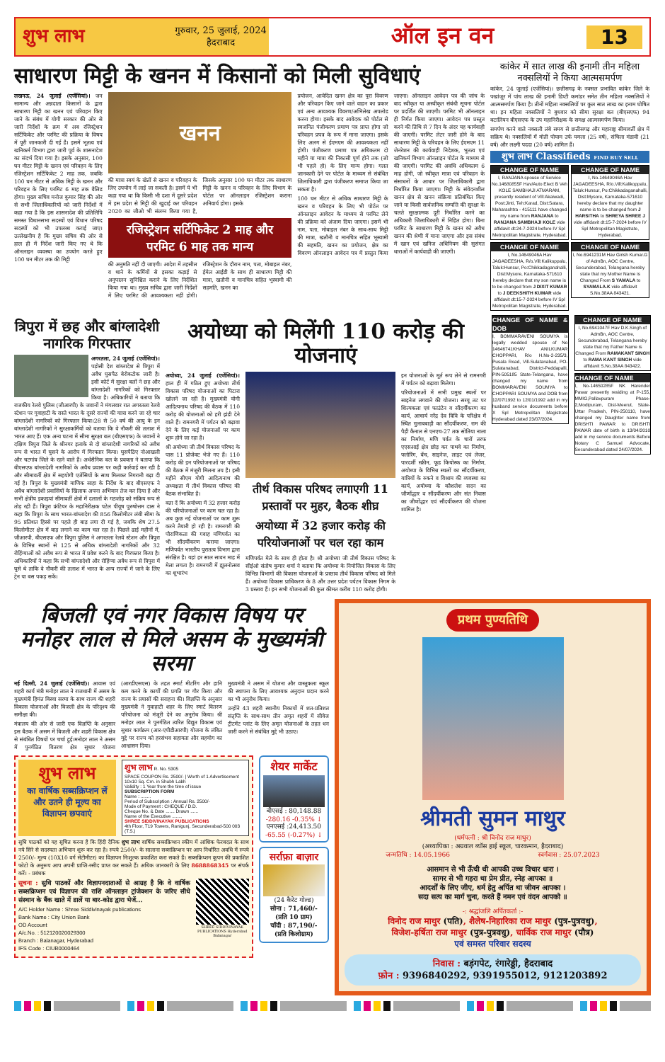शुभ लाभ
गुरुवार, 25 जुलाई, 2024
हैदराबाद
ऑल इन वन 13
साधारण मिट्टी के खनन में किसानों को मिली सुविधाएं
लखनऊ, 24 जुलाई (एजेंसियां)। जन सामान्य और अन्नदाता किसानों के द्वारा साधारण मिट्टी का खनन एवं परिवहन किए जाने के संबंध में योगी सरकार की ओर से जारी निर्देशों के क्रम में अब रजिस्ट्रेशन सर्टिफिकेट और परमिट की प्रक्रिया के विषय में पूरी जानकारी दी गई है। इसमें भूतत्व एवं खनिकर्म विभाग द्वारा जारी पूर्व के शासनादेश का संदर्भ दिया गया है। इसके अनुसार, 100 घन मीटर मिट्टी के खनन एवं परिवहन के लिए रजिस्ट्रेशन सर्टिफिकेट 2 माह तक, जबकि 100 घन मीटर से अधिक मिट्टी के खनन और परिवहन के लिए परमिट 6 माह तक वैलिड होगा। मुख्य सचिव मनोज कुमार सिंह की ओर से सभी जिलाधिकारियों को जारी निर्देशों में कहा गया है कि इस शासनादेश की प्रतिलिपि समस्त विधानसभा सदस्यों एवं विधान परिषद सदस्यों को भी उपलब्ध कराई जाए। उल्लेखनीय है कि मुख्य सचिव की ओर से हाल ही में निर्देश जारी किए गए थे कि ऑनलाइन व्यवस्था का उपयोग करते हुए 100 घन मीटर तक की मिट्टी
खनन
की मात्रा स्वयं के खेतों से खनन व परिवहन के लिए उपयोग में लाई जा सकती है। इसमें ये भी कहा गया था कि किसी भी दशा में दूसरे प्रदेश में इस प्रदेश से मिट्टी की खुदाई कर परिवहन 2020 का जीओ भी संलग्न किया गया है, जिसके अनुसार 100 घन मीटर तक साधारण मिट्टी के खनन व परिवहन के लिए विभाग के पोर्टल पर ऑनलाइन रजिस्ट्रेशन कराना अनिवार्य होगा। इसके
रजिस्ट्रेशन सर्टिफिकेट 2 माह और परमिट 6 माह तक मान्य
की अनुमति नहीं दी जाएगी। आदेश में तहसील व थाने के कर्मियों से इसका कड़ाई से अनुपालन सुनिश्चित कराने के लिए निर्देशित किया गया था। मुख्य सचिव द्वारा जारी निर्देशों में लिए परमिट की आवश्यकता नहीं होगी। रजिस्ट्रेशन के दौरान नाम, पता, मोबाइल नंबर, ईमेल आईडी के साथ ही साधारण मिट्टी की मात्रा, खतौनी व मानचित्र सहित भूस्वामी की सहमति, खनन का
प्रयोजन, आवेदित खनन क्षेत्र का पूरा विवरण और परिवहन किए जाने वाले वाहन का प्रकार एवं अन्य आवश्यक विवरण/अभिलेख अपलोड करना होगा। इसके बाद आवेदक को पोर्टल से स्वजनित पंजीकरण प्रमाण पत्र प्राप्त होगा जो परिवहन प्रपत्र के रूप में माना जाएगा। इसके लिए अलग से ईएमएम की आवश्यकता नहीं होगी। पंजीकरण प्रमाण पत्र अधिकतम दो महीने या मात्रा की निकासी पूर्ण होने तक (जो भी पहले हो) के लिए मान्य होगा। गलत जानकारी देने पर पोर्टल के माध्यम से संबंधित जिलाधिकारी द्वारा पंजीकरण समाप्त किया जा सकता है।
100 घन मीटर से अधिक साधारण मिट्टी के खनन व परिवहन के लिए भी पोर्टल पर ऑनलाइन आवेदन के माध्यम से परमिट लेने की प्रक्रिया को अंजाम दिया जाएगा। इसमें भी नाम, पता, मोबाइल नंबर के साथ-साथ मिट्टी की मात्रा, खतौनी व मानचित्र सहित भूस्वामी की सहमति, खनन का प्रयोजन, क्षेत्र का विवरण ऑनलाइन आवेदन पत्र में प्रस्तुत किया जाएगा। ऑनलाइन आवेदन पत्र की जांच के बाद स्वीकृत या अस्वीकृत संबंधी सूचना पोर्टल पर प्रदर्शित की जाएगी। परमिट भी ऑनलाइन ही निर्गत किया जाएगा। आवेदन पत्र प्रस्तुत करने की तिथि से 7 दिन के अंदर यह कार्यवाही की जाएगी। परमिट लेटर जारी होने के बाद साधारण मिट्टी के परिवहन के लिए ईएमएम 11 जेनरेशन की कार्यवाही निदेशक, भूतत्व एवं खनिकर्म विभाग ऑनलाइन पोर्टल के माध्यम से की जाएगी। परमिट की अवधि अधिकतम 6 माह होगी, जो स्वीकृत मात्रा एवं परिवहन के संसाधनों के आधार पर जिलाधिकारी द्वारा निर्धारित किया जाएगा। मिट्टी के संवेदनशील खनन क्षेत्र से खनन संक्रिया प्रतिबंधित किए जाने या किसी सार्वजनिक सम्पत्ति की सुरक्षा के चलते सुरक्षात्मक दूरी निर्धारित करने का अधिकारी जिलाधिकारी में निहित होगा। बिना परमिट के साधारण मिट्टी के खनन को अवैध खनन की श्रेणी में माना जाएगा और इस संबंध में खान एवं खनिज अधिनियम की सुसंगत धाराओं में कार्यवाही की जाएगी।
कांकेर में सात लाख की इनामी तीन महिला नक्सलियों ने किया आत्मसमर्पण
कांकेर, 24 जुलाई (एजेंसियां)। छत्तीसगढ़ के नक्सल प्रभावित कांकेर जिले के पखांजूर में पांच लाख की इनामी डिप्टी कमांडर समेत तीन महिला नक्सलियों ने आत्मसमर्पण किया है। तीनों महिला नक्सलियों पर कुल सात लाख का इनाम घोषित था। इन महिला नक्सलियों ने बुधवार को सीमा सुरक्षा बल (बीएसएफ) 94 बटालियन बीएसएफ के उप महानिरीक्षक के समक्ष आत्मसमर्पण किया।
समर्पण करने वाले नक्सली लंबे समय से छत्तीसगढ़ और महाराष्ट्र सीमावर्ती क्षेत्र में सक्रिय थे। नक्सलियों में मोती पोयाम उर्फ यमला (25 वर्ष), संचिला मंडावी (21 वर्ष) और लक्ष्मी पददा (20 वर्ष) शामिल हैं।
शुभ लाभ Classifieds FIND BUY SELL
CHANGE OF NAME
I, RANJANA spouse of Service No.14680855F Hav/Auto Elect B Veh KOLE SAMBHAJI ATMARAM, presently resident of Vill:Akaiwadi, Post:Jinti, Teh:Karad, Dist:Satara, Maharashtra - 415111 have changed my name from RANJANA to RANJANA SAMBHAJI KOLE vide affidavit dt:24-7-2024 before IV Spl Metropolitan Magistrate, Hyderabad.
CHANGE OF NAME
I, No.14649046A Hav JAGADEESHA, R/o.Vill:Kalikoppalu, Taluk:Hunsur, Po:Chikkadaganahalli, Dist:Mysore, Karnataka-571610 hereby declare that my son name is to be changed from J DIXIT KUMAR to J DEEKSHITH KUMAR vide affidavit dt:15-7-2024 before IV Spl Metropolitan Magistrate, Hyderabad.
CHANGE OF NAME
I, No.14649046A Hav JAGADEESHA, R/o.Vill:Kalikoppalu, Taluk:Hunsur, Po:Chikkadaganahalli, Dist:Mysore, Karnataka-571610 hereby declare that my daughter name is to be changed from J HARSITHA to SHREYA SHREE J vide affidavit dt:15-7-2024 before IV Spl Metropolitan Magistrate, Hyderabad.
CHANGE OF NAME
I, No.6941231M Hav Girish Kumar.G of AdmBn, AOC Centre, Secunderabad, Telangana hereby state that my Mother Name is Changed From S YAMALA to SYAMALA.K vide affidavit S.No.38AA 843421.
त्रिपुरा में छह और बांग्लादेशी नागरिक गिरफ्तार
अगरतला, 24 जुलाई (एजेंसियां)। पड़ोसी देश बांग्लादेश से त्रिपुरा में अवैध घुसपैठ बेरोकटोक जारी है। इसी कोर्ट में सुरक्षा बलों ने छह और बांग्लादेशी नागरिकों को गिरफ्तार किया है। अधिकारियों ने बताया कि राजकीय रेलवे पुलिस (जीआरपी) के जवानों ने मंगलवार रात अगरतला रेलवे स्टेशन पर गुवाहाटी के रास्ते भारत के दूसरे राज्यों की यात्रा करने जा रहे चार बांग्लादेशी नागरिकों को गिरफ्तार किया।28 से 50 वर्ष की आयु के इन बांग्लादेशी नागरिकों ने सुरक्षाकर्मियों को बताया कि वे नौकरी की तलाश में भारत आए हैं। एक अन्य घटना में सीमा सुरक्षा बल (बीएसएफ) के जवानों ने दक्षिण त्रिपुरा जिले के श्रीनगर इलाके से दो बांग्लादेशी नागरिकों को अवैध रूप से भारत में घुसने के आरोप में गिरफ्तार किया। घुसपैठिए नोआखली और चटगांव जिले के रहने वाले हैं। अर्धसैनिक बल के प्रवक्ता ने बताया कि बीएसएफ बांग्लादेशी नागरिकों के अवैध प्रवास पर कड़ी कार्रवाई कर रही है और सीमावर्ती क्षेत्र में सहयोगी एजेंसियों के साथ मिलकर निगरानी बढ़ा दी गई है। त्रिपुरा के मुख्यमंत्री माणिक साहा के निर्देश के बाद बीएसएफ ने अवैध बांग्लादेशी प्रवासियों के खिलाफ अपना अभियान तेज कर दिया है और सभी क्षेत्रीय इकाइयां सीमावर्ती क्षेत्रों में दलालों के गठजोड़ को सक्रिय रूप से तोड़ रही हैं। त्रिपुरा फ्रंटियर के महानिरीक्षक पटेल पीयूष पुरुषोत्तम दास ने कहा कि त्रिपुरा के साथ भारत-बांग्लादेश की 856 किलोमीटर लंबी सीमा के 95 प्रतिशत हिस्से पर पहले ही बाड़ लगा दी गई है, जबकि शेष 27.5 किलोमीटर क्षेत्र में बाड़ लगाने का काम चल रहा है। पिछले ढाई महीनों में, जीआरपी, बीएसएफ और त्रिपुरा पुलिस ने अगरतला रेलवे स्टेशन और त्रिपुरा के विभिन्न स्थानों से 125 से अधिक बांग्लादेशी नागरिकों और 32 रोहिंग्याओं को अवैध रूप से भारत में प्रवेश करने के बाद गिरफ्तार किया है। अधिकारियों ने कहा कि सभी बांग्लादेशी और रोहिंग्या अवैध रूप से त्रिपुरा में घुसे थे ताकि वे नौकरी की तलाश में भारत के अन्य राज्यों में जाने के लिए ट्रेन या बस पकड़ सकें।
अयोध्या को मिलेंगी 110 करोड़ की योजनाएं
अयोध्या, 24 जुलाई (एजेंसियां)। हाल ही में गठित हुए अयोध्या तीर्थ विकास परिषद योजनाओं का पिटारा खोलने जा रही है। मुख्यमंत्री योगी आदित्यनाथ परिषद की बैठक में 110 करोड़ की योजनाओं को हरी झंडी देने वाले हैं। रामनगरी में पर्यटन को बढ़ावा देने के लिए कई योजनाओं पर काम शुरू होने जा रहा है।
श्री अयोध्या जी तीर्थ विकास परिषद के पास 11 प्रोजेक्ट भेजे गए हैं। 110 करोड़ की इन परियोजनाओं पर परिषद की बैठक में मंजूरी मिलना तय है। इसी महीने सीएम योगी आदित्यनाथ की अध्यक्षता में तीर्थ विकास परिषद की बैठक संभावित है।
बता दें कि अयोध्या में 32 हजार करोड़ की परियोजनाओं पर काम चल रहा है। अब कुछ नई योजनाओं पर काम शुरू करने तैयारी हो रही है। रामनगरी की पौराणिकता की गवाह मणिपर्वत का भी सौंदर्यीकरण कराया जाएगा। मणिपर्वत भारतीय पुरातत्व विभाग द्वारा संरक्षित है। यहां हर साल सावन माह में मेला लगता है। रामनगरी में झूलनोत्सव का शुभारंभ
तीर्थ विकास परिषद लगाएगी 11 प्रस्तावों पर मुहर, बैठक शीघ्र
अयोध्या में 32 हजार करोड़ की परियोजनाओं पर चल रहा काम
मणिपर्वत मेले के साथ ही होता है। श्री अयोध्या जी तीर्थ विकास परिषद के सीईओ संतोष कुमार शर्मा ने बताया कि अयोध्या के नियोजित विकास के लिए विभिन्न विभागों की विकास योजनाओं के प्रस्ताव तीर्थ विकास परिषद को मिले हैं। अयोध्या विकास प्राधिकरण के 8 और उत्तर प्रदेश पर्यटन विकास निगम के 3 प्रस्ताव हैं। इन सभी योजनाओं की कुल कीमत करीब 110 करोड़ होगी।
इन योजनाओं के मूर्त रूप लेने से रामनगरी में पर्यटन को बढ़ावा मिलेगा।
परियोजनाओं में सभी प्रमुख स्थलों पर साइनेज लगवाने की योजना। सरयू तट पर शिल्पकला एवं फाउंटेन व सौंदर्यीकरण का कार्य, आचार्य नरेंद्र देव विवि के परिक्षेत्र में स्थित गुलाबबाड़ी का सौंदर्यीकरण, राम की पैड़ी कैनाल से एनएच-27 तक सोतिया नाला का निर्माण, मणि पर्वत के चारों तरफ एएसआई क्षेत्र छोड़ कर पाथवे का निर्माण, फ्लोरिंग, बेंच, साइनेज, लाइट एवं लेजर, पारदर्शी स्क्रीन, फूड कियोस्क का निर्माण, अयोध्या के विभिन्न स्थलों का सौंदर्यीकरण, यात्रियों के रुकने व विश्राम की व्यवस्था का कार्य, अयोध्या के कौशलेश सदन का जीर्णोद्धार व सौंदर्यीकरण और संत निवास का जीर्णोद्धार एवं सौंदर्यीकरण की योजना शामिल है।
CHANGE OF NAME & DOB
I, BOMMARAVENI SOUMYA is legally wedded spouse of No 14646741KHAV ANILKUMAR CHOPPARI, R/o H.No-2-235/3, Pusala Road, Vill-Sulatanabad, PO-Sulatanabad, District-Peddapalli, PIN-505185 State-Telangana, have changed my name from BOMMARAVENI SOUMYA to CHOPPARI SOUMYA and DOB from 12/07/1992 to 12/01/1992 add in my husband service documents before X Spl Metropolitan Magistrate Hyderabad dated 23/07/2024.
CHANGE OF NAME
I, No.6941047F Hav D.K.Singh of AdmBn, AOC Centre, Secunderabad, Telangana hereby state that my Father Name is Changed From RAMAKANT SINGH to RAMA KANT SINGH vide affidavit S.No.38AA 843422.
CHANGE OF NAME
I, No-14650285F NK Harender Pawar presently residing at P-155, MMIG,Pallavpuram Phase-2,Modipuram, Dist-Meerut, State-Uttar Pradesh, PIN-250110, have changed my Daughter name from DRISHTI PAWAR to DRISHTI PAWAR date of birth is 13/04/2010 add in my service documents Before Notary C Samuel Advocate, Secunderabad dated 24/07/2024.
बिजली एवं नगर विकास विषय पर मनोहर लाल से मिले असम के मुख्यमंत्री सरमा
नई दिल्ली, 24 जुलाई (एजेंसियां)। आवास एवं शहरी कार्य मंत्री मनोहर लाल ने राजधानी में असम के मुख्यमंत्री हिमंत बिस्वा सरमा के साथ राज्य की शहरी विकास योजनाओं और बिजली क्षेत्र के परिदृश्य की समीक्षा की।
मंत्रालय की ओर से जारी एक विज्ञप्ति के अनुसार इस बैठक में असम में बिजली और शहरी विकास क्षेत्र से संबंधित विषयों पर चर्चा हुई।मनोहर लाल ने असम में पुनर्गठित वितरण क्षेत्र सुधार योजना (आरडीएसएस) के तहत स्मार्ट मीटरिंग और हानि कम करने के कार्यों की प्रगति पर गौर किया और राज्य के प्रयासों की सराहना की। विज्ञप्ति के अनुसार मुख्यमंत्री ने गुवाहाटी शहर के लिए स्मार्ट वितरण परियोजना को मंजूरी देने का अनुरोध किया। श्री मनोहर लाल ने पुनर्गठित त्वरित विद्युत विकास एवं सुधार कार्यक्रम (आर-एपीडीआरपी) योजना के लंबित मुद्दे पर राज्य को हरसंभव सहायता और सहयोग का आश्वासन दिया।
मुख्यमंत्री ने असम में योजना और वास्तुकला स्कूल की स्थापना के लिए आवश्यक अनुदान प्रदान करने का भी अनुरोध किया।
उन्होंने 43 शहरी स्थानीय निकायों में शत-प्रतिशत संतृप्ति के साथ-साथ तीन अमृत शहरों में सीवेज ट्रीटमेंट प्लांट के लिए अमृत योजनाओं के तहत धन जारी करने से संबंधित मुद्दे भी उठाए।
शुभ लाभ
का वार्षिक सब्सक्रिप्शन लें और उतने ही मूल्य का विज्ञापन छपवाएं
शुभ लाभ R. No. 5305
SPACE COUPON Rs. 2500/- | Worth of 1 Advertisement 10x10 Sq. Cm. in Shubh Labh
Validity : 1 Year from the time of issue
SUBSCRIPTION FORM
Name : ........
Period of Subscription : Annual Rs. 2500/-
Mode of Payment : CHEQUE / D.D.
Cheque No. & Date ....... Drawn ......
Name of the Executive ........
SHREE SIDDIVINAYAK PUBLICATIONS
4th Floor, T19 Towers, Ranigunj, Secunderabad-500 003 (T.S.)
सुधि पाठकों को यह सूचित करना है कि हिंदी दैनिक शुभ लाभ वार्षिक सब्सक्रिप्शन स्कीम में आंशिक फेरबदल के साथ नये सिरे से सदस्यता अभियान शुरू कर रहा है। रुपये 2500/- के सालाना सब्सक्रिप्शन पर आप निर्धारित अवधि में रुपये 2500/- मूल्य (10X10 वर्ग सेंटीमीटर) का विज्ञापन निःशुल्क प्रकाशित करा सकते हैं। सब्सक्रिप्शन कूपन की प्रकाशित फोटो के अनुरूप आप अपनी प्राप्ति-रसीद प्राप्त कर सकते हैं। अधिक जानकारी के लिए 8688868345 पर संपर्क करें। - प्रबंधक
सूचना : सुधि पाठकों और विज्ञापनदाताओं से आग्रह है कि वे वार्षिक सब्सक्रिप्शन एवं विज्ञापन की राशि ऑनलाइन ट्रांजेक्शन के जरिए सीधे संस्थान के बैंक खाते में डालें या बार-कोड द्वारा भेजें...
A/C Holder Name : Shree Siddivinayak publications
Bank Name : City Union Bank
OD Account
A/c.No. : 512120020029300
Branch : Balanagar, Hyderabad
IFS Code : CIUB0000464
SHREE SIDDIVINAYAK PUBLICATIONS Hyderabad Balanagar
शेयर मार्केट
बीएसई : 80,148.88
-280.16 -0.35% ↓
एनएसई :24,413.50
-65.55 (-0.27%) ↓
सर्राफ़ा बाज़ार
(24 कैरेट गोल्ड)
सोना : 71,460/-
(प्रति 10 ग्राम)
चाँदी : 87,190/-
(प्रति किलोग्राम)
प्रथम पुण्यतिथि
श्रीमती सुमन माथुर
(धर्मपत्नी : श्री विनोद राज माथुर)
(अध्यापिका : अग्रवाल ब्यॉस हाई स्कूल, चारकमान, हैदराबाद)
जन्मतिथि : 14.05.1966 स्वर्गवास : 25.07.2023
आसमान से भी ऊँची थी आपकी उच्च विचार धारा ।
सागर से भी गहरा था प्रेम प्रीत, स्नेह आपका ॥
आदर्शों के लिए जीए, धर्म हेतु अर्पित था जीवन आपका ।
सदा सत्य का मार्ग चुना, करते हैं नमन एवं वंदन आपको ॥
-: श्रद्धांजलि अर्पितकर्ता :-
विनोद राज माथुर (पति), शैलेष-निहारिका राज माथुर (पुत्र-पुत्रवधु),
विजेश-हर्षिता राज माथुर (पुत्र-पुत्रवधु), चार्विक राज माथुर (पौत्र)
एवं समस्त परिवार सदस्य
निवास : बड़ंगपेट, रंगारेड्डी, हैदराबाद
फ़ोन : 9396840292, 9391955012, 9121203892